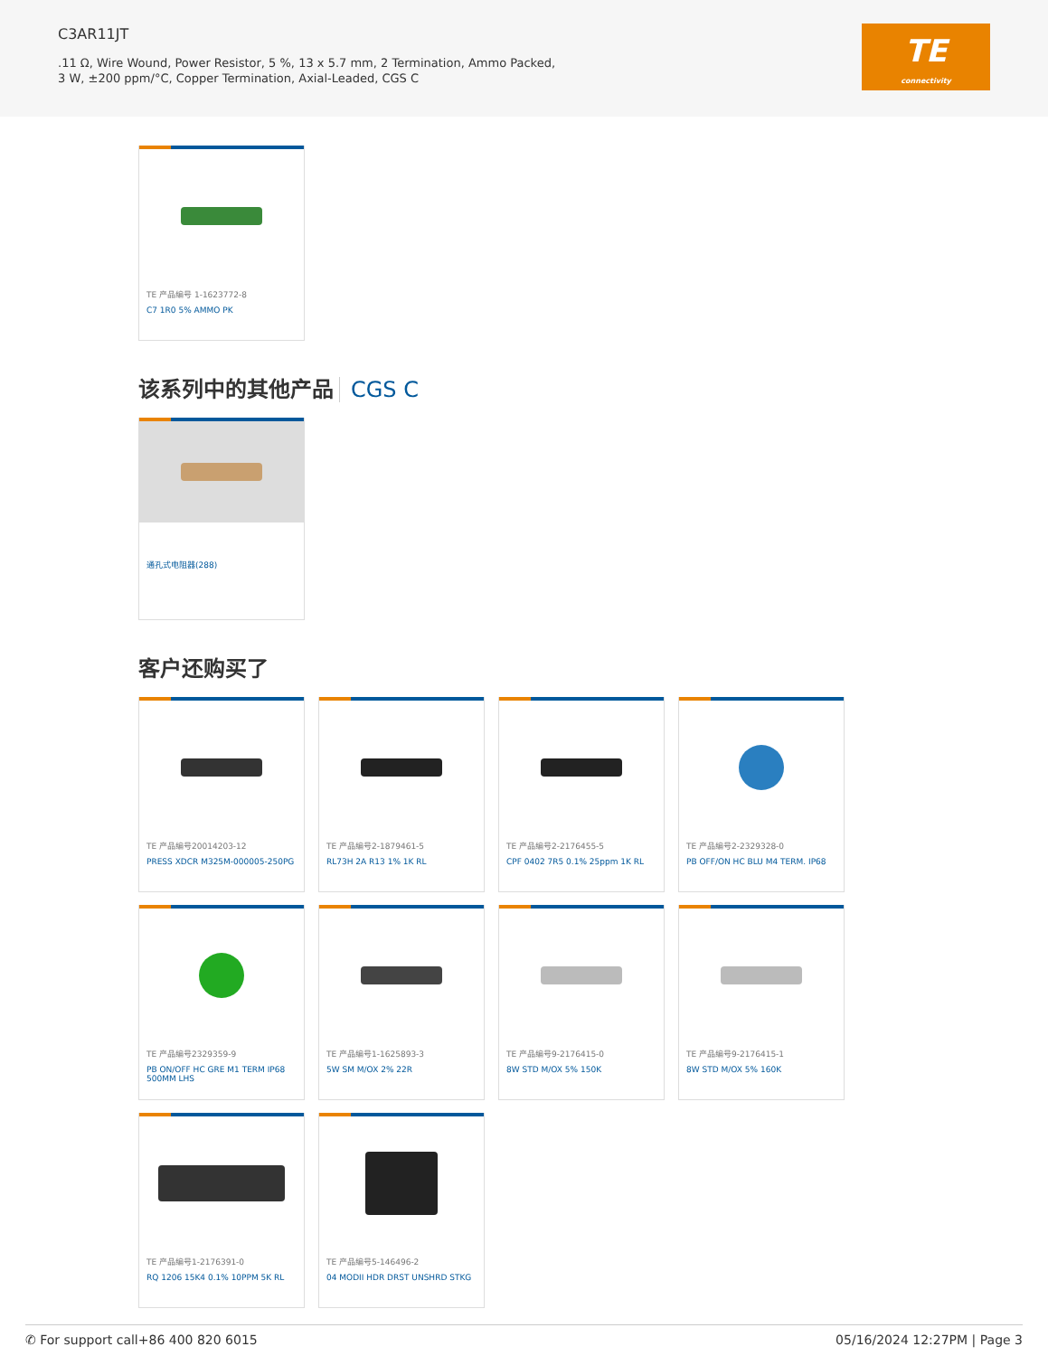C3AR11JT
.11 Ω, Wire Wound, Power Resistor, 5 %, 13 x 5.7 mm, 2 Termination, Ammo Packed,
3 W, ±200 ppm/°C, Copper Termination, Axial-Leaded, CGS C
TE
connectivity
TE 产品编号 1-1623772-8
C7 1R0 5% AMMO PK
该系列中的其他产品 CGS C
通孔式电阻器(288)
客户还购买了
TE 产品编号20014203-12
PRESS XDCR M325M-000005-250PG
TE 产品编号2-1879461-5
RL73H 2A R13 1% 1K RL
TE 产品编号2-2176455-5
CPF 0402 7R5 0.1% 25ppm 1K RL
TE 产品编号2-2329328-0
PB OFF/ON HC BLU M4 TERM. IP68
TE 产品编号2329359-9
PB ON/OFF HC GRE M1 TERM IP68 500MM LHS
TE 产品编号1-1625893-3
5W SM M/OX 2% 22R
TE 产品编号9-2176415-0
8W STD M/OX 5% 150K
TE 产品编号9-2176415-1
8W STD M/OX 5% 160K
TE 产品编号1-2176391-0
RQ 1206 15K4 0.1% 10PPM 5K RL
TE 产品编号5-146496-2
04 MODII HDR DRST UNSHRD STKG
✆ For support call+86 400 820 6015 05/16/2024 12:27PM | Page 3